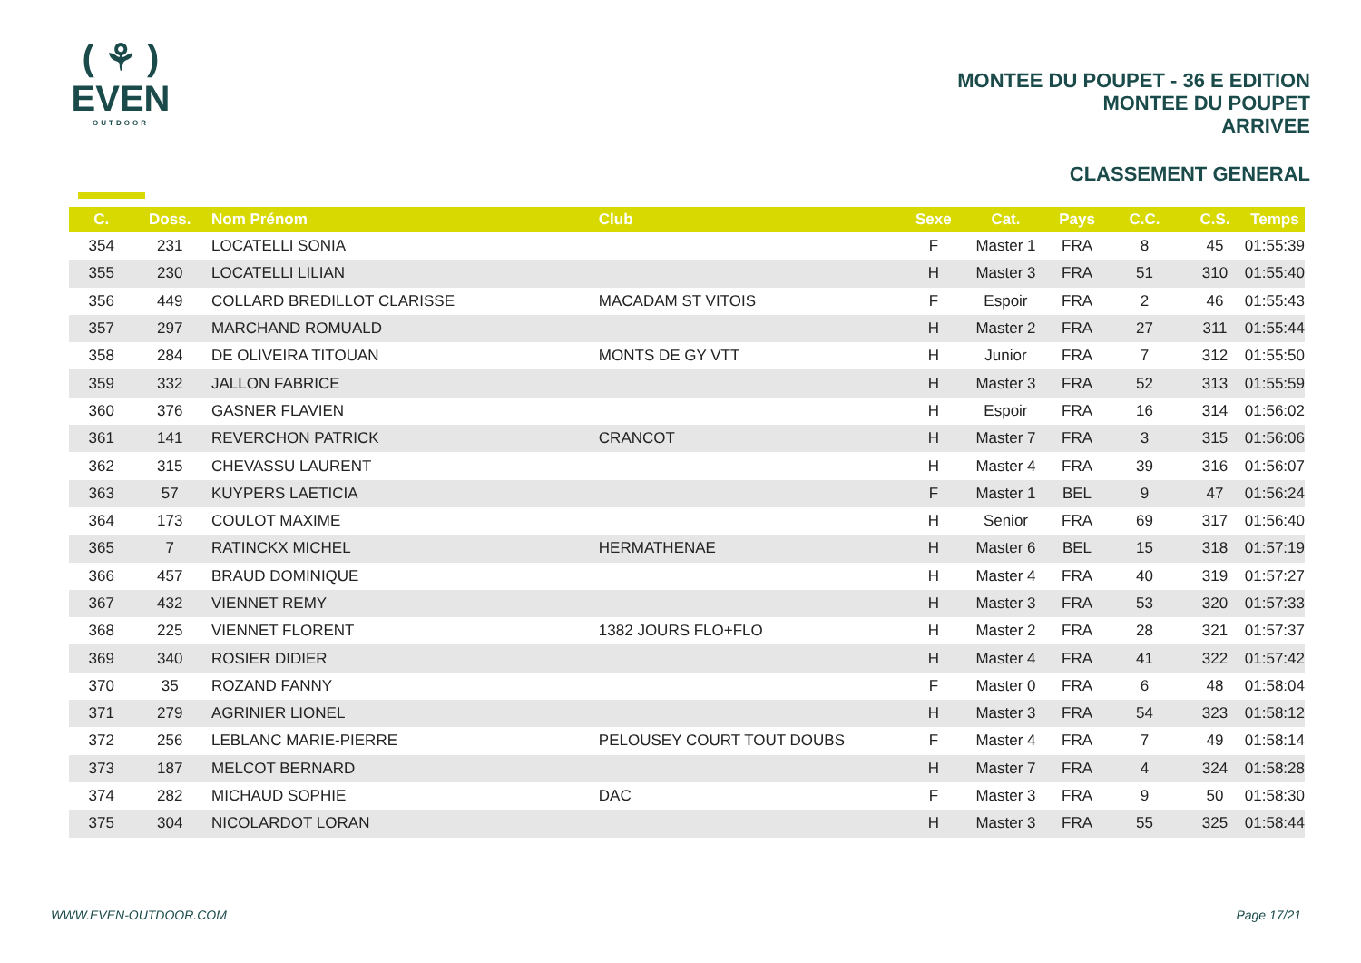( ⚘ )
EVEN
OUTDOOR
MONTEE DU POUPET - 36 E EDITION
MONTEE DU POUPET
ARRIVEE
CLASSEMENT GENERAL
| C. | Doss. | Nom Prénom | Club | Sexe | Cat. | Pays | C.C. | C.S. | Temps |
| --- | --- | --- | --- | --- | --- | --- | --- | --- | --- |
| 354 | 231 | LOCATELLI SONIA | | F | Master 1 | FRA | 8 | 45 | 01:55:39 |
| 355 | 230 | LOCATELLI LILIAN | | H | Master 3 | FRA | 51 | 310 | 01:55:40 |
| 356 | 449 | COLLARD BREDILLOT CLARISSE | MACADAM ST VITOIS | F | Espoir | FRA | 2 | 46 | 01:55:43 |
| 357 | 297 | MARCHAND ROMUALD | | H | Master 2 | FRA | 27 | 311 | 01:55:44 |
| 358 | 284 | DE OLIVEIRA TITOUAN | MONTS DE GY VTT | H | Junior | FRA | 7 | 312 | 01:55:50 |
| 359 | 332 | JALLON FABRICE | | H | Master 3 | FRA | 52 | 313 | 01:55:59 |
| 360 | 376 | GASNER FLAVIEN | | H | Espoir | FRA | 16 | 314 | 01:56:02 |
| 361 | 141 | REVERCHON PATRICK | CRANCOT | H | Master 7 | FRA | 3 | 315 | 01:56:06 |
| 362 | 315 | CHEVASSU LAURENT | | H | Master 4 | FRA | 39 | 316 | 01:56:07 |
| 363 | 57 | KUYPERS LAETICIA | | F | Master 1 | BEL | 9 | 47 | 01:56:24 |
| 364 | 173 | COULOT MAXIME | | H | Senior | FRA | 69 | 317 | 01:56:40 |
| 365 | 7 | RATINCKX MICHEL | HERMATHENAE | H | Master 6 | BEL | 15 | 318 | 01:57:19 |
| 366 | 457 | BRAUD DOMINIQUE | | H | Master 4 | FRA | 40 | 319 | 01:57:27 |
| 367 | 432 | VIENNET REMY | | H | Master 3 | FRA | 53 | 320 | 01:57:33 |
| 368 | 225 | VIENNET FLORENT | 1382 JOURS FLO+FLO | H | Master 2 | FRA | 28 | 321 | 01:57:37 |
| 369 | 340 | ROSIER DIDIER | | H | Master 4 | FRA | 41 | 322 | 01:57:42 |
| 370 | 35 | ROZAND FANNY | | F | Master 0 | FRA | 6 | 48 | 01:58:04 |
| 371 | 279 | AGRINIER LIONEL | | H | Master 3 | FRA | 54 | 323 | 01:58:12 |
| 372 | 256 | LEBLANC MARIE-PIERRE | PELOUSEY COURT TOUT DOUBS | F | Master 4 | FRA | 7 | 49 | 01:58:14 |
| 373 | 187 | MELCOT BERNARD | | H | Master 7 | FRA | 4 | 324 | 01:58:28 |
| 374 | 282 | MICHAUD SOPHIE | DAC | F | Master 3 | FRA | 9 | 50 | 01:58:30 |
| 375 | 304 | NICOLARDOT LORAN | | H | Master 3 | FRA | 55 | 325 | 01:58:44 |
WWW.EVEN-OUTDOOR.COM Page 17/21